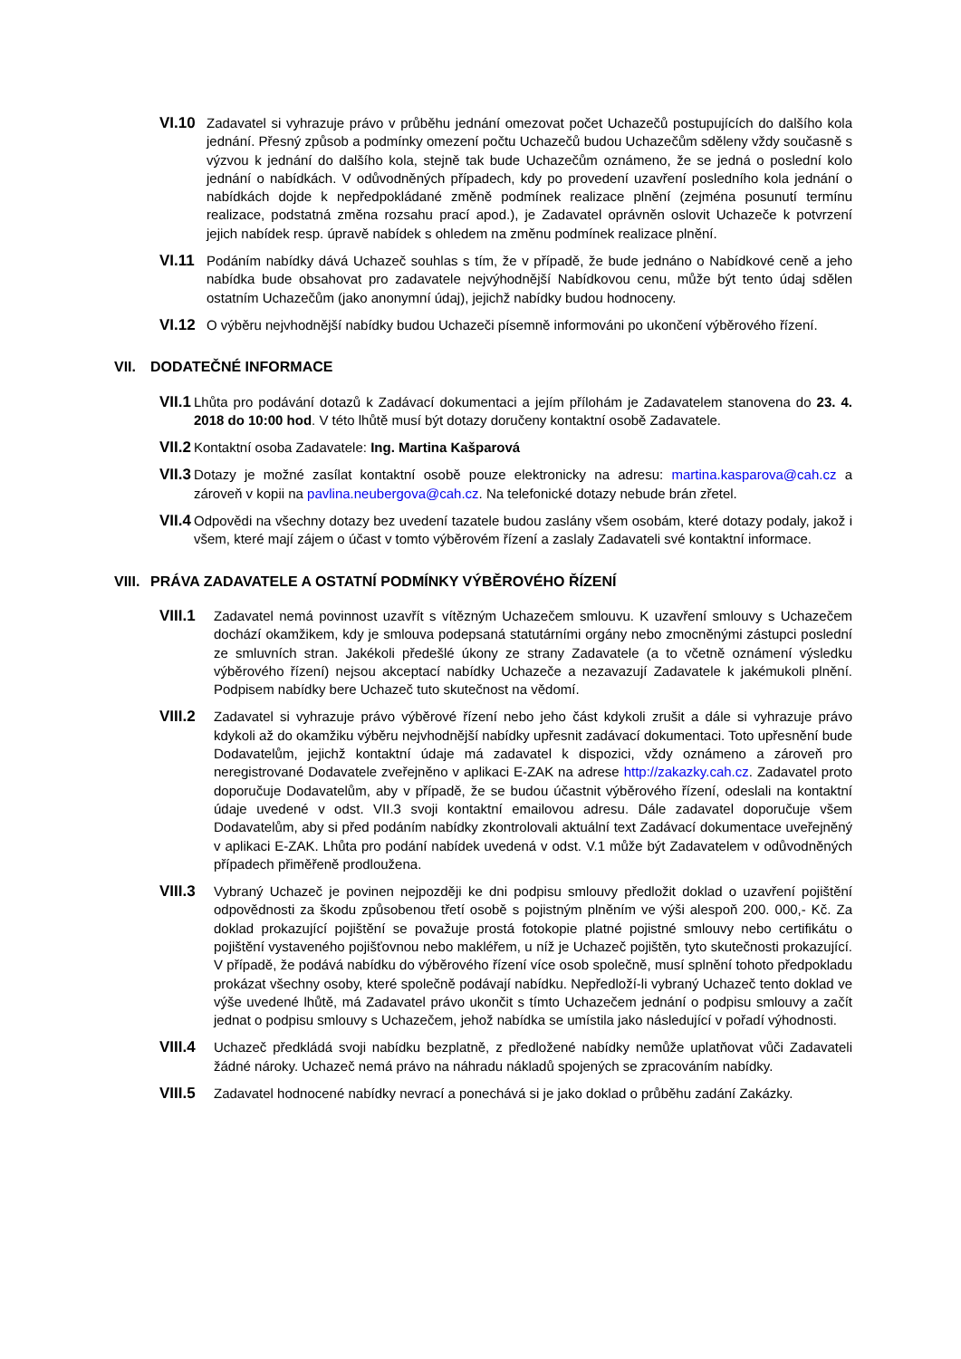VI.10 Zadavatel si vyhrazuje právo v průběhu jednání omezovat počet Uchazečů postupujících do dalšího kola jednání. Přesný způsob a podmínky omezení počtu Uchazečů budou Uchazečům sděleny vždy současně s výzvou k jednání do dalšího kola, stejně tak bude Uchazečům oznámeno, že se jedná o poslední kolo jednání o nabídkách. V odůvodněných případech, kdy po provedení uzavření posledního kola jednání o nabídkách dojde k nepředpokládané změně podmínek realizace plnění (zejména posunutí termínu realizace, podstatná změna rozsahu prací apod.), je Zadavatel oprávněn oslovit Uchazeče k potvrzení jejich nabídek resp. úpravě nabídek s ohledem na změnu podmínek realizace plnění.
VI.11 Podáním nabídky dává Uchazeč souhlas s tím, že v případě, že bude jednáno o Nabídkové ceně a jeho nabídka bude obsahovat pro zadavatele nejvýhodnější Nabídkovou cenu, může být tento údaj sdělen ostatním Uchazečům (jako anonymní údaj), jejichž nabídky budou hodnoceny.
VI.12 O výběru nejvhodnější nabídky budou Uchazeči písemně informováni po ukončení výběrového řízení.
VII. DODATEČNÉ INFORMACE
VII.1
Lhůta pro podávání dotazů k Zadávací dokumentaci a jejím přílohám je Zadavatelem stanovena do 23. 4. 2018 do 10:00 hod. V této lhůtě musí být dotazy doručeny kontaktní osobě Zadavatele.
VII.2
Kontaktní osoba Zadavatele: Ing. Martina Kašparová
VII.3
Dotazy je možné zasílat kontaktní osobě pouze elektronicky na adresu: martina.kasparova@cah.cz a zároveň v kopii na pavlina.neubergova@cah.cz. Na telefonické dotazy nebude brán zřetel.
VII.4
Odpovědi na všechny dotazy bez uvedení tazatele budou zaslány všem osobám, které dotazy podaly, jakož i všem, které mají zájem o účast v tomto výběrovém řízení a zaslaly Zadavateli své kontaktní informace.
VIII. PRÁVA ZADAVATELE A OSTATNÍ PODMÍNKY VÝBĚROVÉHO ŘÍZENÍ
VIII.1
Zadavatel nemá povinnost uzavřít s vítězným Uchazečem smlouvu. K uzavření smlouvy s Uchazečem dochází okamžikem, kdy je smlouva podepsaná statutárními orgány nebo zmocněnými zástupci poslední ze smluvních stran. Jakékoli předešlé úkony ze strany Zadavatele (a to včetně oznámení výsledku výběrového řízení) nejsou akceptací nabídky Uchazeče a nezavazují Zadavatele k jakémukoli plnění. Podpisem nabídky bere Uchazeč tuto skutečnost na vědomí.
VIII.2
Zadavatel si vyhrazuje právo výběrové řízení nebo jeho část kdykoli zrušit a dále si vyhrazuje právo kdykoli až do okamžiku výběru nejvhodnější nabídky upřesnit zadávací dokumentaci. Toto upřesnění bude Dodavatelům, jejichž kontaktní údaje má zadavatel k dispozici, vždy oznámeno a zároveň pro neregistrované Dodavatele zveřejněno v aplikaci E-ZAK na adrese http://zakazky.cah.cz. Zadavatel proto doporučuje Dodavatelům, aby v případě, že se budou účastnit výběrového řízení, odeslali na kontaktní údaje uvedené v odst. VII.3 svoji kontaktní emailovou adresu. Dále zadavatel doporučuje všem Dodavatelům, aby si před podáním nabídky zkontrolovali aktuální text Zadávací dokumentace uveřejněný v aplikaci E-ZAK. Lhůta pro podání nabídek uvedená v odst. V.1 může být Zadavatelem v odůvodněných případech přiměřeně prodloužena.
VIII.3
Vybraný Uchazeč je povinen nejpozději ke dni podpisu smlouvy předložit doklad o uzavření pojištění odpovědnosti za škodu způsobenou třetí osobě s pojistným plněním ve výši alespoň 200. 000,- Kč. Za doklad prokazující pojištění se považuje prostá fotokopie platné pojistné smlouvy nebo certifikátu o pojištění vystaveného pojišťovnou nebo makléřem, u níž je Uchazeč pojištěn, tyto skutečnosti prokazující. V případě, že podává nabídku do výběrového řízení více osob společně, musí splnění tohoto předpokladu prokázat všechny osoby, které společně podávají nabídku. Nepředloží-li vybraný Uchazeč tento doklad ve výše uvedené lhůtě, má Zadavatel právo ukončit s tímto Uchazečem jednání o podpisu smlouvy a začít jednat o podpisu smlouvy s Uchazečem, jehož nabídka se umístila jako následující v pořadí výhodnosti.
VIII.4
Uchazeč předkládá svoji nabídku bezplatně, z předložené nabídky nemůže uplatňovat vůči Zadavateli žádné nároky. Uchazeč nemá právo na náhradu nákladů spojených se zpracováním nabídky.
VIII.5
Zadavatel hodnocené nabídky nevrací a ponechává si je jako doklad o průběhu zadání Zakázky.